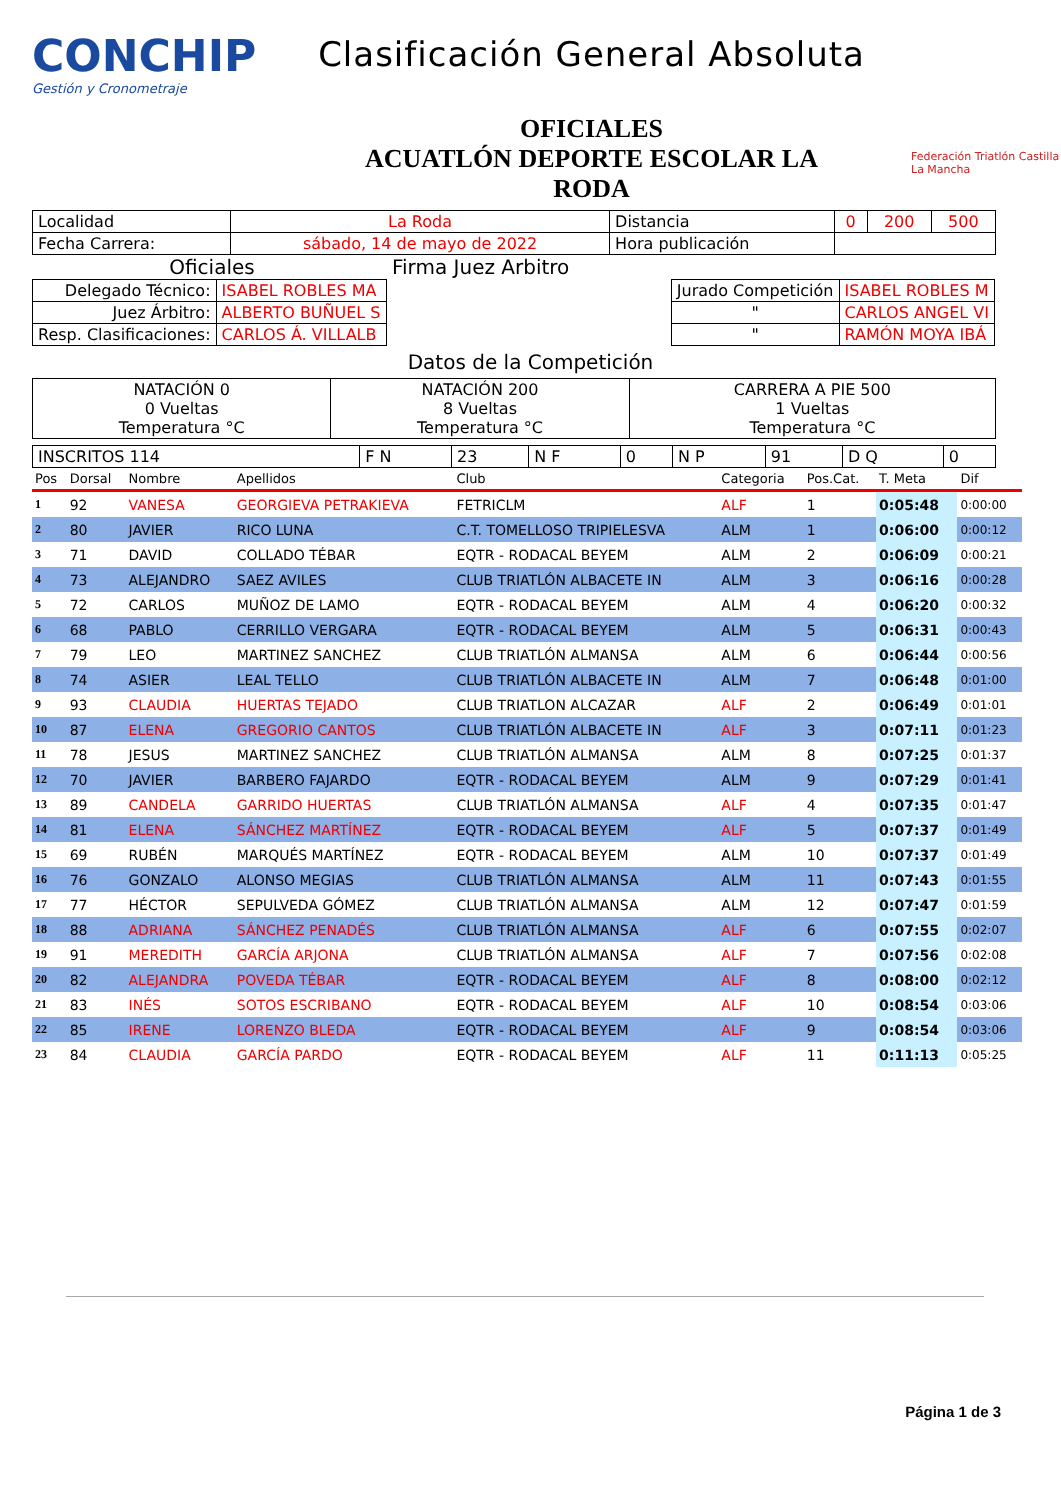CONCHIP
Gestión y Cronometraje
Clasificación General Absoluta
OFICIALES
ACUATLÓN DEPORTE ESCOLAR LA
RODA
Federación Triatlón Castilla La Mancha
| Localidad | La Roda | Distancia | 0 | 200 | 500 |
| Fecha Carrera: | sábado, 14 de mayo de 2022 | Hora publicación | | | |
Oficiales Firma Juez Arbitro
| Delegado Técnico: | ISABEL ROBLES MA |
| Juez Árbitro: | ALBERTO BUÑUEL S |
| Resp. Clasificaciones: | CARLOS Á. VILLALB |
| Jurado Competición | ISABEL ROBLES M |
| " | CARLOS ANGEL VI |
| " | RAMÓN MOYA IBÁ |
Datos de la Competición
| NATACIÓN 0 0 Vueltas Temperatura °C | NATACIÓN 200 8 Vueltas Temperatura °C | CARRERA A PIE 500 1 Vueltas Temperatura °C |
| INSCRITOS 114 | F N | 23 | N F | 0 | N P | 91 | D Q | 0 |
| Pos | Dorsal | Nombre | Apellidos | Club | Categoria | Pos.Cat. | T. Meta | Dif |
| --- | --- | --- | --- | --- | --- | --- | --- | --- |
| 1 | 92 | VANESA | GEORGIEVA PETRAKIEVA | FETRICLM | ALF | 1 | 0:05:48 | 0:00:00 |
| 2 | 80 | JAVIER | RICO LUNA | C.T. TOMELLOSO TRIPIELESVA | ALM | 1 | 0:06:00 | 0:00:12 |
| 3 | 71 | DAVID | COLLADO TÉBAR | EQTR - RODACAL BEYEM | ALM | 2 | 0:06:09 | 0:00:21 |
| 4 | 73 | ALEJANDRO | SAEZ AVILES | CLUB TRIATLÓN ALBACETE IN | ALM | 3 | 0:06:16 | 0:00:28 |
| 5 | 72 | CARLOS | MUÑOZ DE LAMO | EQTR - RODACAL BEYEM | ALM | 4 | 0:06:20 | 0:00:32 |
| 6 | 68 | PABLO | CERRILLO VERGARA | EQTR - RODACAL BEYEM | ALM | 5 | 0:06:31 | 0:00:43 |
| 7 | 79 | LEO | MARTINEZ SANCHEZ | CLUB TRIATLÓN ALMANSA | ALM | 6 | 0:06:44 | 0:00:56 |
| 8 | 74 | ASIER | LEAL TELLO | CLUB TRIATLÓN ALBACETE IN | ALM | 7 | 0:06:48 | 0:01:00 |
| 9 | 93 | CLAUDIA | HUERTAS TEJADO | CLUB TRIATLON ALCAZAR | ALF | 2 | 0:06:49 | 0:01:01 |
| 10 | 87 | ELENA | GREGORIO CANTOS | CLUB TRIATLÓN ALBACETE IN | ALF | 3 | 0:07:11 | 0:01:23 |
| 11 | 78 | JESUS | MARTINEZ SANCHEZ | CLUB TRIATLÓN ALMANSA | ALM | 8 | 0:07:25 | 0:01:37 |
| 12 | 70 | JAVIER | BARBERO FAJARDO | EQTR - RODACAL BEYEM | ALM | 9 | 0:07:29 | 0:01:41 |
| 13 | 89 | CANDELA | GARRIDO HUERTAS | CLUB TRIATLÓN ALMANSA | ALF | 4 | 0:07:35 | 0:01:47 |
| 14 | 81 | ELENA | SÁNCHEZ MARTÍNEZ | EQTR - RODACAL BEYEM | ALF | 5 | 0:07:37 | 0:01:49 |
| 15 | 69 | RUBÉN | MARQUÉS MARTÍNEZ | EQTR - RODACAL BEYEM | ALM | 10 | 0:07:37 | 0:01:49 |
| 16 | 76 | GONZALO | ALONSO MEGIAS | CLUB TRIATLÓN ALMANSA | ALM | 11 | 0:07:43 | 0:01:55 |
| 17 | 77 | HÉCTOR | SEPULVEDA GÓMEZ | CLUB TRIATLÓN ALMANSA | ALM | 12 | 0:07:47 | 0:01:59 |
| 18 | 88 | ADRIANA | SÁNCHEZ PENADÉS | CLUB TRIATLÓN ALMANSA | ALF | 6 | 0:07:55 | 0:02:07 |
| 19 | 91 | MEREDITH | GARCÍA ARJONA | CLUB TRIATLÓN ALMANSA | ALF | 7 | 0:07:56 | 0:02:08 |
| 20 | 82 | ALEJANDRA | POVEDA TÉBAR | EQTR - RODACAL BEYEM | ALF | 8 | 0:08:00 | 0:02:12 |
| 21 | 83 | INÉS | SOTOS ESCRIBANO | EQTR - RODACAL BEYEM | ALF | 10 | 0:08:54 | 0:03:06 |
| 22 | 85 | IRENE | LORENZO BLEDA | EQTR - RODACAL BEYEM | ALF | 9 | 0:08:54 | 0:03:06 |
| 23 | 84 | CLAUDIA | GARCÍA PARDO | EQTR - RODACAL BEYEM | ALF | 11 | 0:11:13 | 0:05:25 |
Página 1 de 3